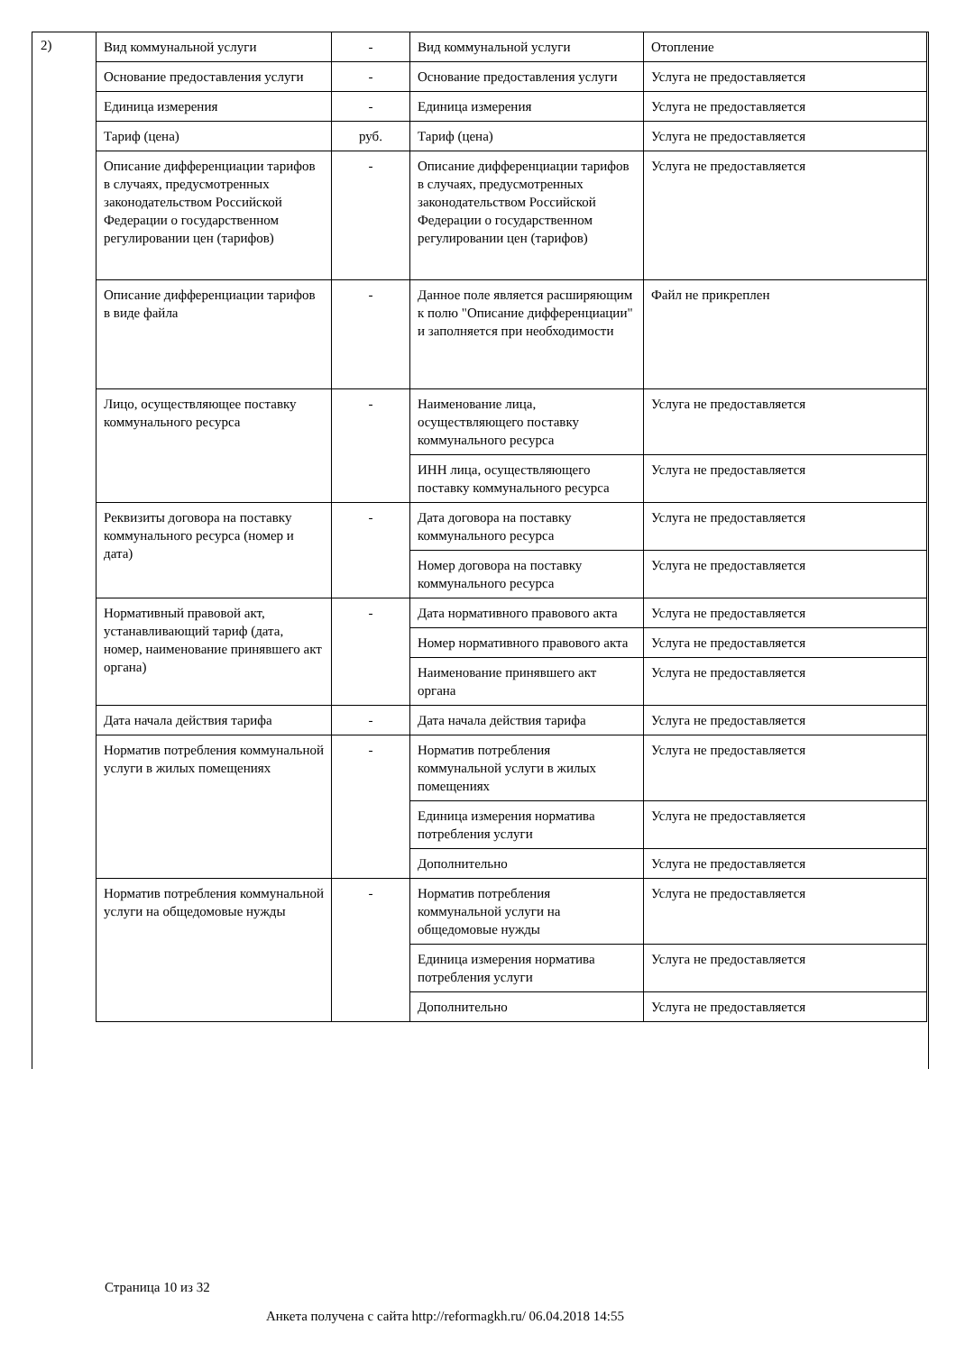2)
| Вид коммунальной услуги | - | Вид коммунальной услуги | Отопление |
| Основание предоставления услуги | - | Основание предоставления услуги | Услуга не предоставляется |
| Единица измерения | - | Единица измерения | Услуга не предоставляется |
| Тариф (цена) | руб. | Тариф (цена) | Услуга не предоставляется |
| Описание дифференциации тарифов в случаях, предусмотренных законодательством Российской Федерации о государственном регулировании цен (тарифов) | - | Описание дифференциации тарифов в случаях, предусмотренных законодательством Российской Федерации о государственном регулировании цен (тарифов) | Услуга не предоставляется |
| Описание дифференциации тарифов в виде файла | - | Данное поле является расширяющим к полю "Описание дифференциации" и заполняется при необходимости | Файл не прикреплен |
| Лицо, осуществляющее поставку коммунального ресурса | - | Наименование лица, осуществляющего поставку коммунального ресурса | Услуга не предоставляется |
| | | ИНН лица, осуществляющего поставку коммунального ресурса | Услуга не предоставляется |
| Реквизиты договора на поставку коммунального ресурса (номер и дата) | - | Дата договора на поставку коммунального ресурса | Услуга не предоставляется |
| | | Номер договора на поставку коммунального ресурса | Услуга не предоставляется |
| Нормативный правовой акт, устанавливающий тариф (дата, номер, наименование принявшего акт органа) | - | Дата нормативного правового акта | Услуга не предоставляется |
| | | Номер нормативного правового акта | Услуга не предоставляется |
| | | Наименование принявшего акт органа | Услуга не предоставляется |
| Дата начала действия тарифа | - | Дата начала действия тарифа | Услуга не предоставляется |
| Норматив потребления коммунальной услуги в жилых помещениях | - | Норматив потребления коммунальной услуги в жилых помещениях | Услуга не предоставляется |
| | | Единица измерения норматива потребления услуги | Услуга не предоставляется |
| | | Дополнительно | Услуга не предоставляется |
| Норматив потребления коммунальной услуги на общедомовые нужды | - | Норматив потребления коммунальной услуги на общедомовые нужды | Услуга не предоставляется |
| | | Единица измерения норматива потребления услуги | Услуга не предоставляется |
| | | Дополнительно | Услуга не предоставляется |
Страница 10 из 32
Анкета получена с сайта http://reformagkh.ru/ 06.04.2018 14:55